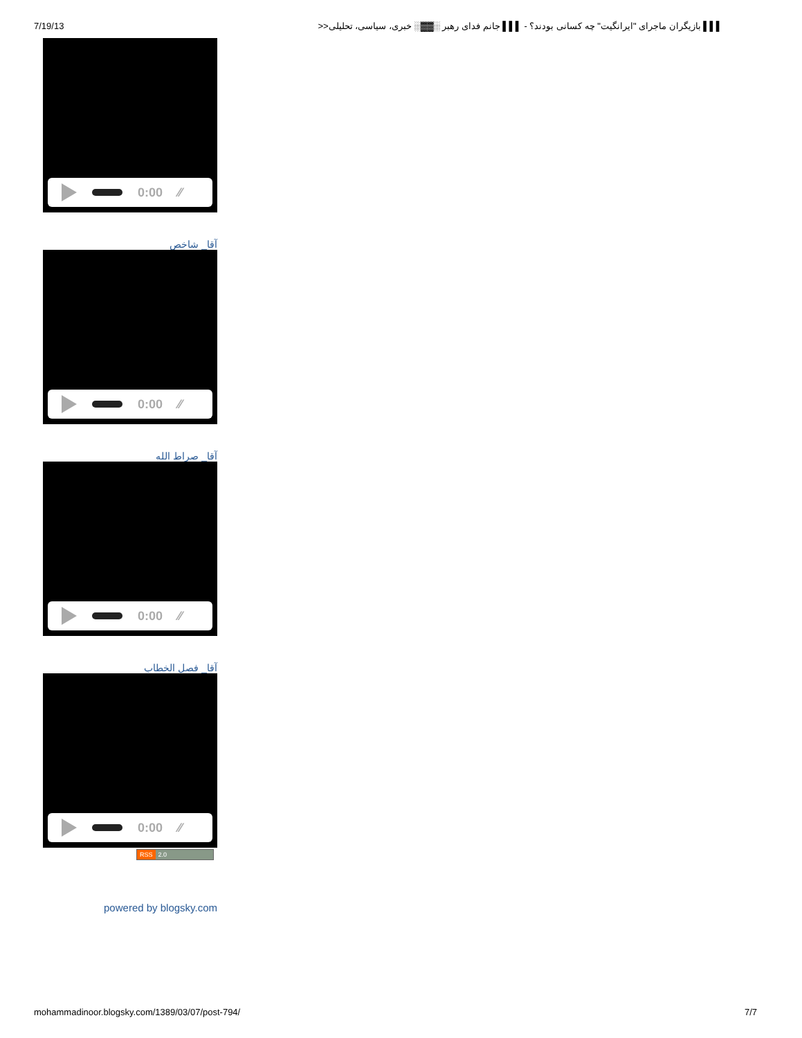7/19/13 ▌▌▌ بازیگران ماجرای "ایرانگیت" چه کسانی بودند؟ - ▌▌▌ جانم فدای رهبر ░▓▓░ خبری، سیاسی، تحلیلی<<
0:00 ⁄⁄
آقا_ شاخص
0:00 ⁄⁄
آقا_ صراط الله
0:00 ⁄⁄
آقا_ فصل الخطاب
0:00 ⁄⁄
RSS 2.0
powered by blogsky.com
mohammadinoor.blogsky.com/1389/03/07/post-794/ 7/7